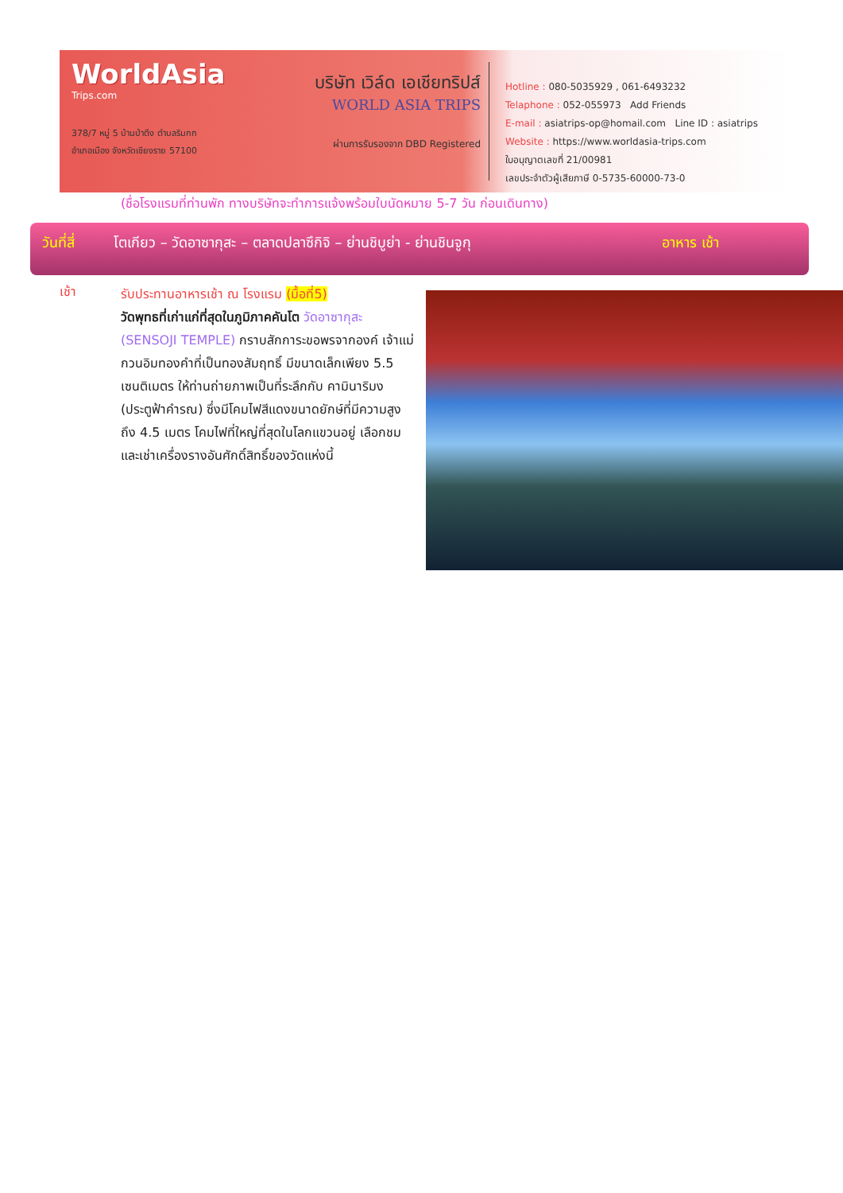WorldAsia
Trips.com
378/7 หมู่ 5 บ้านป่าตึง ตำบลริมกก
อำเภอเมือง จังหวัดเชียงราย 57100
บริษัท เวิล์ด เอเชียทริปส์
WORLD ASIA TRIPS
ผ่านการรับรองจาก DBD Registered
Hotline : 080-5035929 , 061-6493232
Telaphone : 052-055973 Add Friends
E-mail : asiatrips-op@homail.com Line ID : asiatrips
Website : https://www.worldasia-trips.com
ใบอนุญาตเลขที่ 21/00981
เลขประจำตัวผู้เสียภาษี 0-5735-60000-73-0
(ชื่อโรงแรมที่ท่านพัก ทางบริษัทจะทำการแจ้งพร้อมใบนัดหมาย 5-7 วัน ก่อนเดินทาง)
วันที่สี่ โตเกียว – วัดอาซากุสะ – ตลาดปลาซึกิจิ – ย่านชิบูย่า - ย่านชินจูกุ อาหาร เช้า
เช้า
รับประทานอาหารเช้า ณ โรงแรม (มื้อที่5)
วัดพุทธที่เก่าแก่ที่สุดในภูมิภาคคันโต วัดอาซากุสะ (SENSOJI TEMPLE) กราบสักการะขอพรจากองค์ เจ้าแม่กวนอิมทองคำที่เป็นทองสัมฤทธิ์ มีขนาดเล็กเพียง 5.5 เซนติเมตร ให้ท่านถ่ายภาพเป็นที่ระลึกกับ คามินาริมง (ประตูฟ้าคำรณ) ซึ่งมีโคมไฟสีแดงขนาดยักษ์ที่มีความสูงถึง 4.5 เมตร โคมไฟที่ใหญ่ที่สุดในโลกแขวนอยู่ เลือกชมและเช่าเครื่องรางอันศักดิ์สิทธิ์ของวัดแห่งนี้